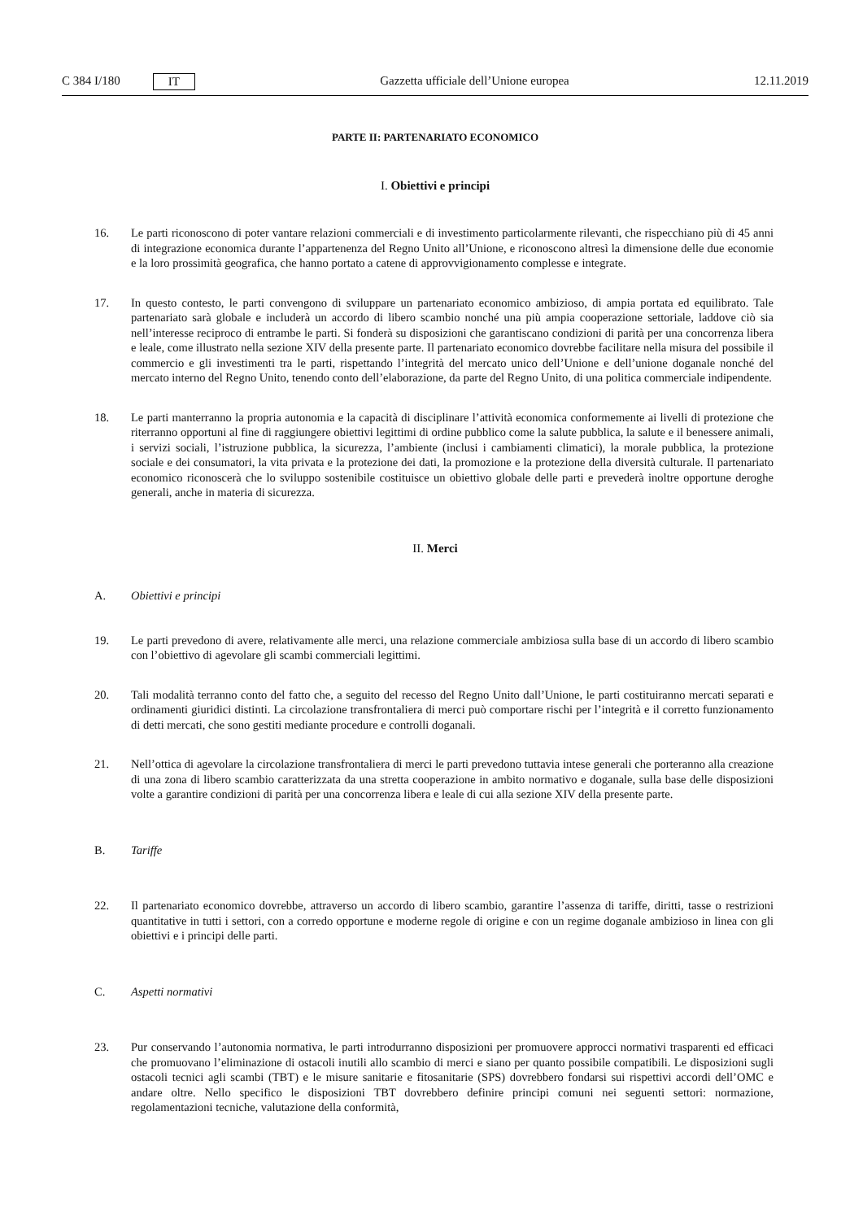C 384 I/180 IT Gazzetta ufficiale dell’Unione europea 12.11.2019
PARTE II: PARTENARIATO ECONOMICO
I. Obiettivi e principi
16. Le parti riconoscono di poter vantare relazioni commerciali e di investimento particolarmente rilevanti, che rispecchiano più di 45 anni di integrazione economica durante l’appartenenza del Regno Unito all’Unione, e riconoscono altresì la dimensione delle due economie e la loro prossimità geografica, che hanno portato a catene di approvvigionamento complesse e integrate.
17. In questo contesto, le parti convengono di sviluppare un partenariato economico ambizioso, di ampia portata ed equilibrato. Tale partenariato sarà globale e includerà un accordo di libero scambio nonché una più ampia cooperazione settoriale, laddove ciò sia nell’interesse reciproco di entrambe le parti. Si fonderà su disposizioni che garantiscano condizioni di parità per una concorrenza libera e leale, come illustrato nella sezione XIV della presente parte. Il partenariato economico dovrebbe facilitare nella misura del possibile il commercio e gli investimenti tra le parti, rispettando l’integrità del mercato unico dell’Unione e dell’unione doganale nonché del mercato interno del Regno Unito, tenendo conto dell’elaborazione, da parte del Regno Unito, di una politica commerciale indipendente.
18. Le parti manterranno la propria autonomia e la capacità di disciplinare l’attività economica conformemente ai livelli di protezione che riterranno opportuni al fine di raggiungere obiettivi legittimi di ordine pubblico come la salute pubblica, la salute e il benessere animali, i servizi sociali, l’istruzione pubblica, la sicurezza, l’ambiente (inclusi i cambiamenti climatici), la morale pubblica, la protezione sociale e dei consumatori, la vita privata e la protezione dei dati, la promozione e la protezione della diversità culturale. Il partenariato economico riconoscerà che lo sviluppo sostenibile costituisce un obiettivo globale delle parti e prevederà inoltre opportune deroghe generali, anche in materia di sicurezza.
II. Merci
A. Obiettivi e principi
19. Le parti prevedono di avere, relativamente alle merci, una relazione commerciale ambiziosa sulla base di un accordo di libero scambio con l’obiettivo di agevolare gli scambi commerciali legittimi.
20. Tali modalità terranno conto del fatto che, a seguito del recesso del Regno Unito dall’Unione, le parti costituiranno mercati separati e ordinamenti giuridici distinti. La circolazione transfrontaliera di merci può comportare rischi per l’integrità e il corretto funzionamento di detti mercati, che sono gestiti mediante procedure e controlli doganali.
21. Nell’ottica di agevolare la circolazione transfrontaliera di merci le parti prevedono tuttavia intese generali che porteranno alla creazione di una zona di libero scambio caratterizzata da una stretta cooperazione in ambito normativo e doganale, sulla base delle disposizioni volte a garantire condizioni di parità per una concorrenza libera e leale di cui alla sezione XIV della presente parte.
B. Tariffe
22. Il partenariato economico dovrebbe, attraverso un accordo di libero scambio, garantire l’assenza di tariffe, diritti, tasse o restrizioni quantitative in tutti i settori, con a corredo opportune e moderne regole di origine e con un regime doganale ambizioso in linea con gli obiettivi e i principi delle parti.
C. Aspetti normativi
23. Pur conservando l’autonomia normativa, le parti introdurranno disposizioni per promuovere approcci normativi trasparenti ed efficaci che promuovano l’eliminazione di ostacoli inutili allo scambio di merci e siano per quanto possibile compatibili. Le disposizioni sugli ostacoli tecnici agli scambi (TBT) e le misure sanitarie e fitosanitarie (SPS) dovrebbero fondarsi sui rispettivi accordi dell’OMC e andare oltre. Nello specifico le disposizioni TBT dovrebbero definire principi comuni nei seguenti settori: normazione, regolamentazioni tecniche, valutazione della conformità,